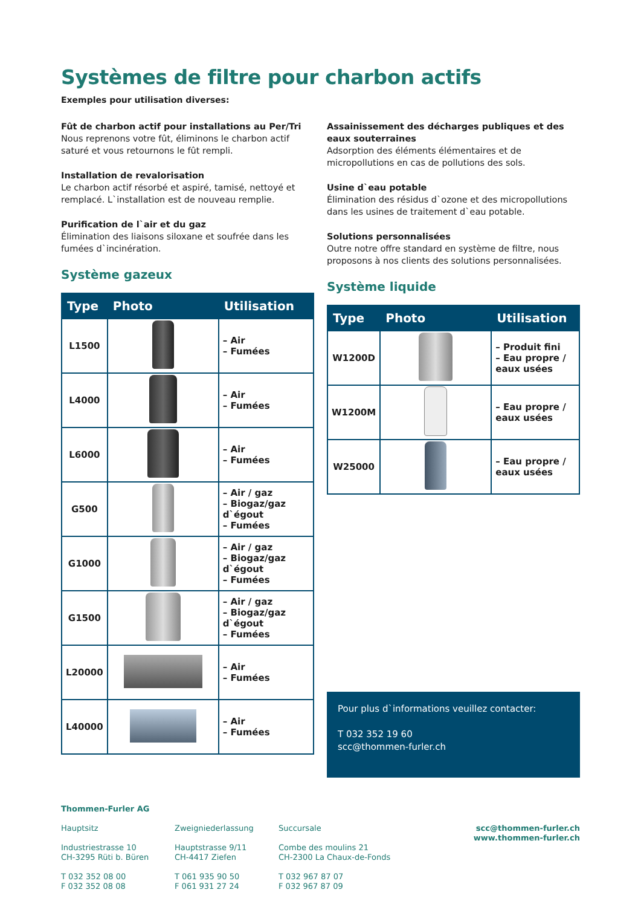Systèmes de filtre pour charbon actifs
Exemples pour utilisation diverses:
Fût de charbon actif pour installations au Per/Tri
Nous reprenons votre fût, éliminons le charbon actif saturé et vous retournons le fût rempli.
Installation de revalorisation
Le charbon actif résorbé et aspiré, tamisé, nettoyé et remplacé. L`installation est de nouveau remplie.
Purification de l`air et du gaz
Élimination des liaisons siloxane et soufrée dans les fumées d`incinération.
Système gazeux
| Type | Photo | Utilisation |
| --- | --- | --- |
| L1500 | | – Air – Fumées |
| L4000 | | – Air – Fumées |
| L6000 | | – Air – Fumées |
| G500 | | – Air / gaz – Biogaz/gaz d`égout – Fumées |
| G1000 | | – Air / gaz – Biogaz/gaz d`égout – Fumées |
| G1500 | | – Air / gaz – Biogaz/gaz d`égout – Fumées |
| L20000 | | – Air – Fumées |
| L40000 | | – Air – Fumées |
Assainissement des décharges publiques et des eaux souterraines
Adsorption des éléments élémentaires et de micropollutions en cas de pollutions des sols.
Usine d`eau potable
Élimination des résidus d`ozone et des micropollutions dans les usines de traitement d`eau potable.
Solutions personnalisées
Outre notre offre standard en système de filtre, nous proposons à nos clients des solutions personnalisées.
Système liquide
| Type | Photo | Utilisation |
| --- | --- | --- |
| W1200D | | – Produit fini – Eau propre / eaux usées |
| W1200M | | – Eau propre / eaux usées |
| W25000 | | – Eau propre / eaux usées |
Pour plus d`informations veuillez contacter:
T 032 352 19 60
scc@thommen-furler.ch
Thommen-Furler AG
Hauptsitz
Industriestrasse 10
CH-3295 Rüti b. Büren
T 032 352 08 00
F 032 352 08 08
Zweigniederlassung
Hauptstrasse 9/11
CH-4417 Ziefen
T 061 935 90 50
F 061 931 27 24
Succursale
Combe des moulins 21
CH-2300 La Chaux-de-Fonds
T 032 967 87 07
F 032 967 87 09
scc@thommen-furler.ch
www.thommen-furler.ch